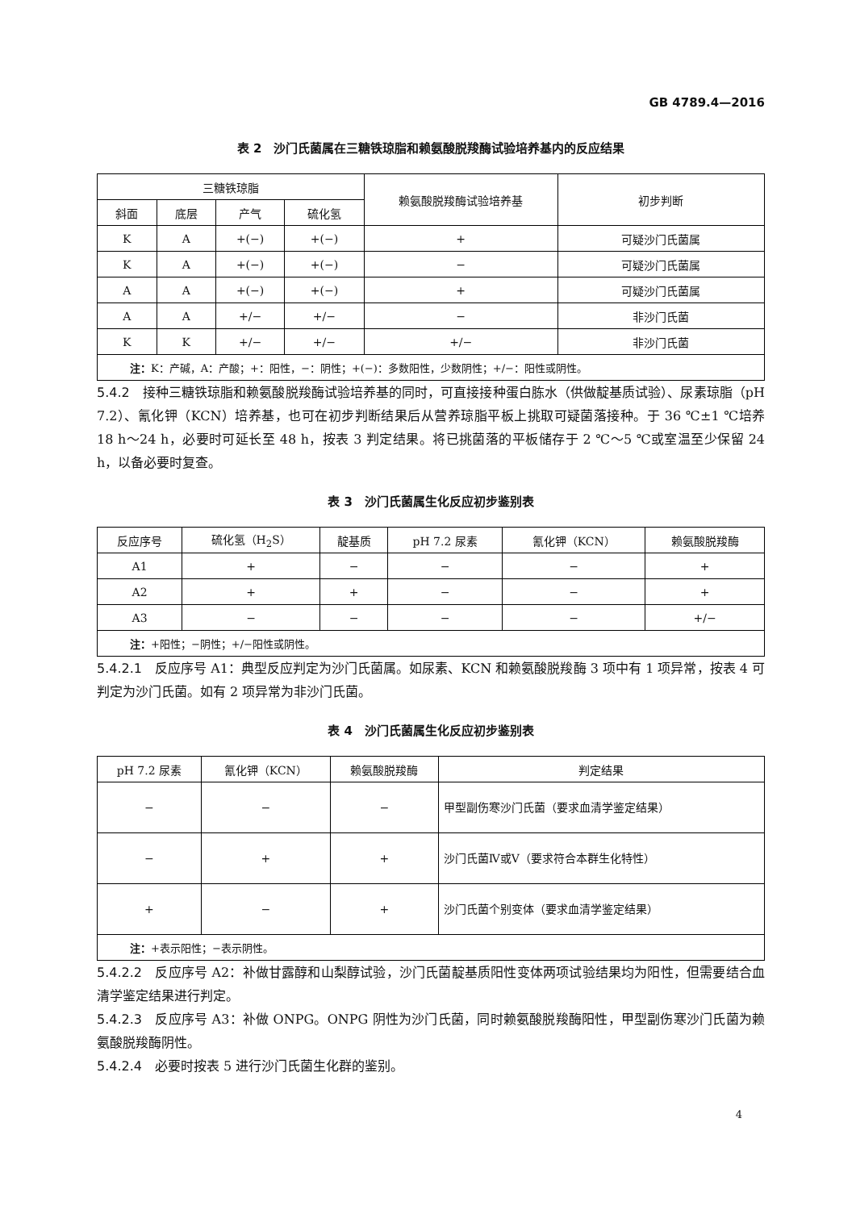GB 4789.4—2016
表 2　沙门氏菌属在三糖铁琼脂和赖氨酸脱羧酶试验培养基内的反应结果
| 三糖铁琼脂 | | | | 赖氨酸脱羧酶试验培养基 | 初步判断 |
| --- | --- | --- | --- | --- | --- |
| 斜面 | 底层 | 产气 | 硫化氢 | | |
| K | A | +(−) | +(−) | + | 可疑沙门氏菌属 |
| K | A | +(−) | +(−) | − | 可疑沙门氏菌属 |
| A | A | +(−) | +(−) | + | 可疑沙门氏菌属 |
| A | A | +/− | +/− | − | 非沙门氏菌 |
| K | K | +/− | +/− | +/− | 非沙门氏菌 |
| 注： K：产碱，A：产酸；+：阳性，−：阴性；+(−)：多数阳性，少数阴性；+/−：阳性或阴性。 | | | | | |
5.4.2　接种三糖铁琼脂和赖氨酸脱羧酶试验培养基的同时，可直接接种蛋白胨水（供做靛基质试验）、尿素琼脂（pH 7.2）、氰化钾（KCN）培养基，也可在初步判断结果后从营养琼脂平板上挑取可疑菌落接种。于 36 ℃±1 ℃培养 18 h～24 h，必要时可延长至 48 h，按表 3 判定结果。将已挑菌落的平板储存于 2 ℃～5 ℃或室温至少保留 24 h，以备必要时复查。
表 3　沙门氏菌属生化反应初步鉴别表
| 反应序号 | 硫化氢（H<sub>2</sub>S） | 靛基质 | pH 7.2 尿素 | 氰化钾（KCN） | 赖氨酸脱羧酶 |
| --- | --- | --- | --- | --- | --- |
| A1 | + | − | − | − | + |
| A2 | + | + | − | − | + |
| A3 | − | − | − | − | +/− |
| 注： +阳性；−阴性；+/−阳性或阴性。 | | | | | |
5.4.2.1　反应序号 A1：典型反应判定为沙门氏菌属。如尿素、KCN 和赖氨酸脱羧酶 3 项中有 1 项异常，按表 4 可判定为沙门氏菌。如有 2 项异常为非沙门氏菌。
表 4　沙门氏菌属生化反应初步鉴别表
| pH 7.2 尿素 | 氰化钾（KCN） | 赖氨酸脱羧酶 | 判定结果 |
| --- | --- | --- | --- |
| − | − | − | 甲型副伤寒沙门氏菌（要求血清学鉴定结果） |
| − | + | + | 沙门氏菌Ⅳ或Ⅴ（要求符合本群生化特性） |
| + | − | + | 沙门氏菌个别变体（要求血清学鉴定结果） |
| 注： +表示阳性；−表示阴性。 | | | |
5.4.2.2　反应序号 A2：补做甘露醇和山梨醇试验，沙门氏菌靛基质阳性变体两项试验结果均为阳性，但需要结合血清学鉴定结果进行判定。
5.4.2.3　反应序号 A3：补做 ONPG。ONPG 阴性为沙门氏菌，同时赖氨酸脱羧酶阳性，甲型副伤寒沙门氏菌为赖氨酸脱羧酶阴性。
5.4.2.4　必要时按表 5 进行沙门氏菌生化群的鉴别。
4